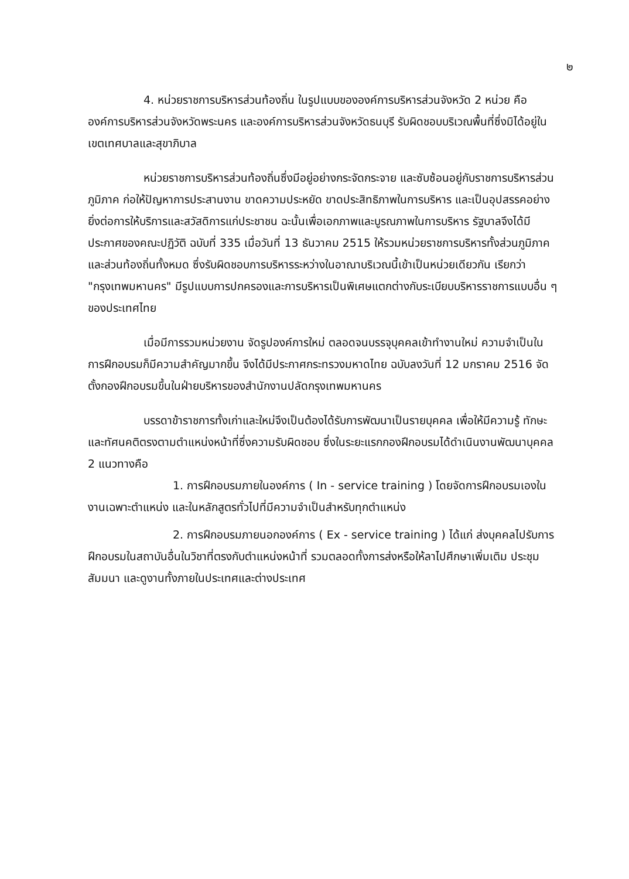๒
4. หน่วยราชการบริหารส่วนท้องถิ่น ในรูปแบบขององค์การบริหารส่วนจังหวัด 2 หน่วย คือ องค์การบริหารส่วนจังหวัดพระนคร และองค์การบริหารส่วนจังหวัดธนบุรี รับผิดชอบบริเวณพื้นที่ซึ่งมิได้อยู่ในเขตเทศบาลและสุขาภิบาล
หน่วยราชการบริหารส่วนท้องถิ่นซึ่งมีอยู่อย่างกระจัดกระจาย และซับซ้อนอยู่กับราชการบริหารส่วนภูมิภาค ก่อให้ปัญหาการประสานงาน ขาดความประหยัด ขาดประสิทธิภาพในการบริหาร และเป็นอุปสรรคอย่างยิ่งต่อการให้บริการและสวัสดิการแก่ประชาชน ฉะนั้นเพื่อเอกภาพและบูรณภาพในการบริหาร รัฐบาลจึงได้มีประกาศของคณะปฏิวัติ ฉบับที่ 335 เมื่อวันที่ 13 ธันวาคม 2515 ให้รวมหน่วยราชการบริหารทั้งส่วนภูมิภาคและส่วนท้องถิ่นทั้งหมด ซึ่งรับผิดชอบการบริหารระหว่างในอาณาบริเวณนี้เข้าเป็นหน่วยเดียวกัน เรียกว่า "กรุงเทพมหานคร" มีรูปแบบการปกครองและการบริหารเป็นพิเศษแตกต่างกับระเบียบบริหารราชการแบบอื่น ๆ ของประเทศไทย
เมื่อมีการรวมหน่วยงาน จัดรูปองค์การใหม่ ตลอดจนบรรจุบุคคลเข้าทำงานใหม่ ความจำเป็นในการฝึกอบรมก็มีความสำคัญมากขึ้น จึงได้มีประกาศกระทรวงมหาดไทย ฉบับลงวันที่ 12 มกราคม 2516 จัดตั้งกองฝึกอบรมขึ้นในฝ่ายบริหารของสำนักงานปลัดกรุงเทพมหานคร
บรรดาข้าราชการทั้งเก่าและใหม่จึงเป็นต้องได้รับการพัฒนาเป็นรายบุคคล เพื่อให้มีความรู้ ทักษะและทัศนคติตรงตามตำแหน่งหน้าที่ซึ่งความรับผิดชอบ ซึ่งในระยะแรกกองฝึกอบรมได้ดำเนินงานพัฒนาบุคคล 2 แนวทางคือ
1. การฝึกอบรมภายในองค์การ ( In - service training ) โดยจัดการฝึกอบรมเองในงานเฉพาะตำแหน่ง และในหลักสูตรทั่วไปที่มีความจำเป็นสำหรับทุกตำแหน่ง
2. การฝึกอบรมภายนอกองค์การ ( Ex - service training ) ได้แก่ ส่งบุคคลไปรับการฝึกอบรมในสถาบันอื่นในวิชาที่ตรงกับตำแหน่งหน้าที่ รวมตลอดทั้งการส่งหรือให้ลาไปศึกษาเพิ่มเติม ประชุม สัมมนา และดูงานทั้งภายในประเทศและต่างประเทศ